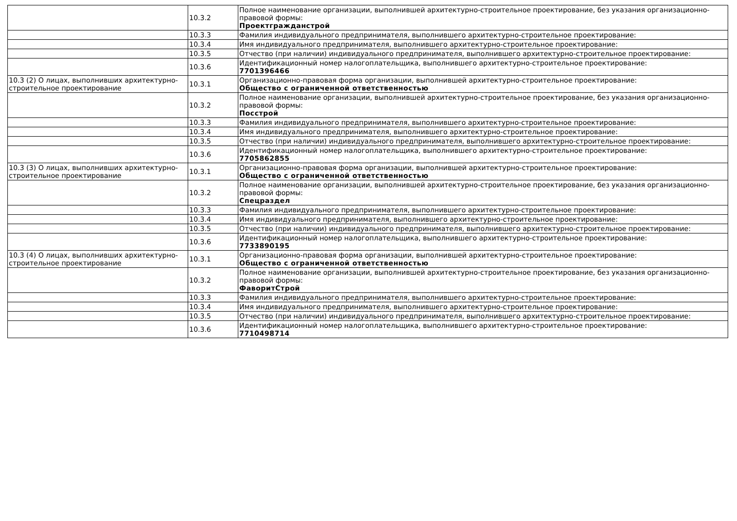| | 10.3.2 | Полное наименование организации, выполнившей архитектурно-строительное проектирование, без указания организационно-правовой формы: Проектгражданстрой |
| | 10.3.3 | Фамилия индивидуального предпринимателя, выполнившего архитектурно-строительное проектирование: |
| | 10.3.4 | Имя индивидуального предпринимателя, выполнившего архитектурно-строительное проектирование: |
| | 10.3.5 | Отчество (при наличии) индивидуального предпринимателя, выполнившего архитектурно-строительное проектирование: |
| | 10.3.6 | Идентификационный номер налогоплательщика, выполнившего архитектурно-строительное проектирование: 7701396466 |
| 10.3 (2) О лицах, выполнивших архитектурно-строительное проектирование | 10.3.1 | Организационно-правовая форма организации, выполнившей архитектурно-строительное проектирование: Общество с ограниченной ответственностью |
| | 10.3.2 | Полное наименование организации, выполнившей архитектурно-строительное проектирование, без указания организационно-правовой формы: Посстрой |
| | 10.3.3 | Фамилия индивидуального предпринимателя, выполнившего архитектурно-строительное проектирование: |
| | 10.3.4 | Имя индивидуального предпринимателя, выполнившего архитектурно-строительное проектирование: |
| | 10.3.5 | Отчество (при наличии) индивидуального предпринимателя, выполнившего архитектурно-строительное проектирование: |
| | 10.3.6 | Идентификационный номер налогоплательщика, выполнившего архитектурно-строительное проектирование: 7705862855 |
| 10.3 (3) О лицах, выполнивших архитектурно-строительное проектирование | 10.3.1 | Организационно-правовая форма организации, выполнившей архитектурно-строительное проектирование: Общество с ограниченной ответственностью |
| | 10.3.2 | Полное наименование организации, выполнившей архитектурно-строительное проектирование, без указания организационно-правовой формы: Спецраздел |
| | 10.3.3 | Фамилия индивидуального предпринимателя, выполнившего архитектурно-строительное проектирование: |
| | 10.3.4 | Имя индивидуального предпринимателя, выполнившего архитектурно-строительное проектирование: |
| | 10.3.5 | Отчество (при наличии) индивидуального предпринимателя, выполнившего архитектурно-строительное проектирование: |
| | 10.3.6 | Идентификационный номер налогоплательщика, выполнившего архитектурно-строительное проектирование: 7733890195 |
| 10.3 (4) О лицах, выполнивших архитектурно-строительное проектирование | 10.3.1 | Организационно-правовая форма организации, выполнившей архитектурно-строительное проектирование: Общество с ограниченной ответственностью |
| | 10.3.2 | Полное наименование организации, выполнившей архитектурно-строительное проектирование, без указания организационно-правовой формы: ФаворитСтрой |
| | 10.3.3 | Фамилия индивидуального предпринимателя, выполнившего архитектурно-строительное проектирование: |
| | 10.3.4 | Имя индивидуального предпринимателя, выполнившего архитектурно-строительное проектирование: |
| | 10.3.5 | Отчество (при наличии) индивидуального предпринимателя, выполнившего архитектурно-строительное проектирование: |
| | 10.3.6 | Идентификационный номер налогоплательщика, выполнившего архитектурно-строительное проектирование: 7710498714 |